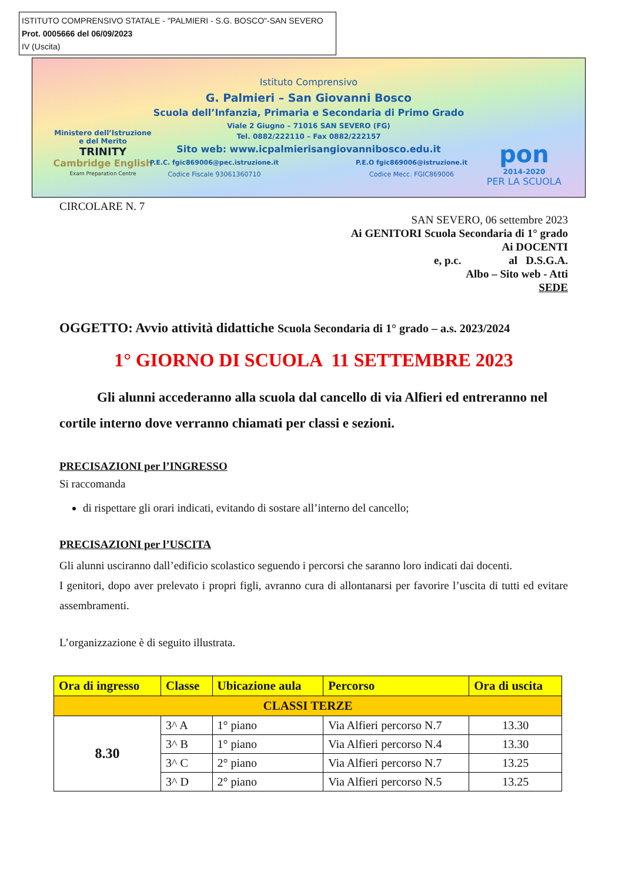ISTITUTO COMPRENSIVO STATALE - "PALMIERI - S.G. BOSCO"-SAN SEVERO
Prot. 0005666 del 06/09/2023
IV (Uscita)
Ministero dell’Istruzione
e del Merito
TRINITY
Cambridge English
Exam Preparation Centre
Istituto Comprensivo
G. Palmieri – San Giovanni Bosco
Scuola dell’Infanzia, Primaria e Secondaria di Primo Grado
Viale 2 Giugno – 71016 SAN SEVERO (FG)
Tel. 0882/222110 – Fax 0882/222157
Sito web: www.icpalmierisangiovannibosco.edu.it
P.E.C. fgic869006@pec.istruzione.it
Codice Fiscale 93061360710 P.E.O fgic869006@istruzione.it
Codice Mecc. FGIC869006
pon
2014-2020
PER LA SCUOLA
CIRCOLARE N. 7
SAN SEVERO, 06 settembre 2023
Ai GENITORI Scuola Secondaria di 1° grado
Ai DOCENTI
e, p.c. al D.S.G.A.
Albo – Sito web - Atti
SEDE
OGGETTO: Avvio attività didattiche Scuola Secondaria di 1° grado – a.s. 2023/2024
1° GIORNO DI SCUOLA 11 SETTEMBRE 2023
Gli alunni accederanno alla scuola dal cancello di via Alfieri ed entreranno nel cortile interno dove verranno chiamati per classi e sezioni.
PRECISAZIONI per l’INGRESSO
Si raccomanda
di rispettare gli orari indicati, evitando di sostare all’interno del cancello;
PRECISAZIONI per l’USCITA
Gli alunni usciranno dall’edificio scolastico seguendo i percorsi che saranno loro indicati dai docenti.
I genitori, dopo aver prelevato i propri figli, avranno cura di allontanarsi per favorire l’uscita di tutti ed evitare assembramenti.
L’organizzazione è di seguito illustrata.
| Ora di ingresso | Classe | Ubicazione aula | Percorso | Ora di uscita |
| --- | --- | --- | --- | --- |
| CLASSI TERZE | | | | |
| 8.30 | 3^ A | 1° piano | Via Alfieri percorso N.7 | 13.30 |
| | 3^ B | 1° piano | Via Alfieri percorso N.4 | 13.30 |
| | 3^ C | 2° piano | Via Alfieri percorso N.7 | 13.25 |
| | 3^ D | 2° piano | Via Alfieri percorso N.5 | 13.25 |